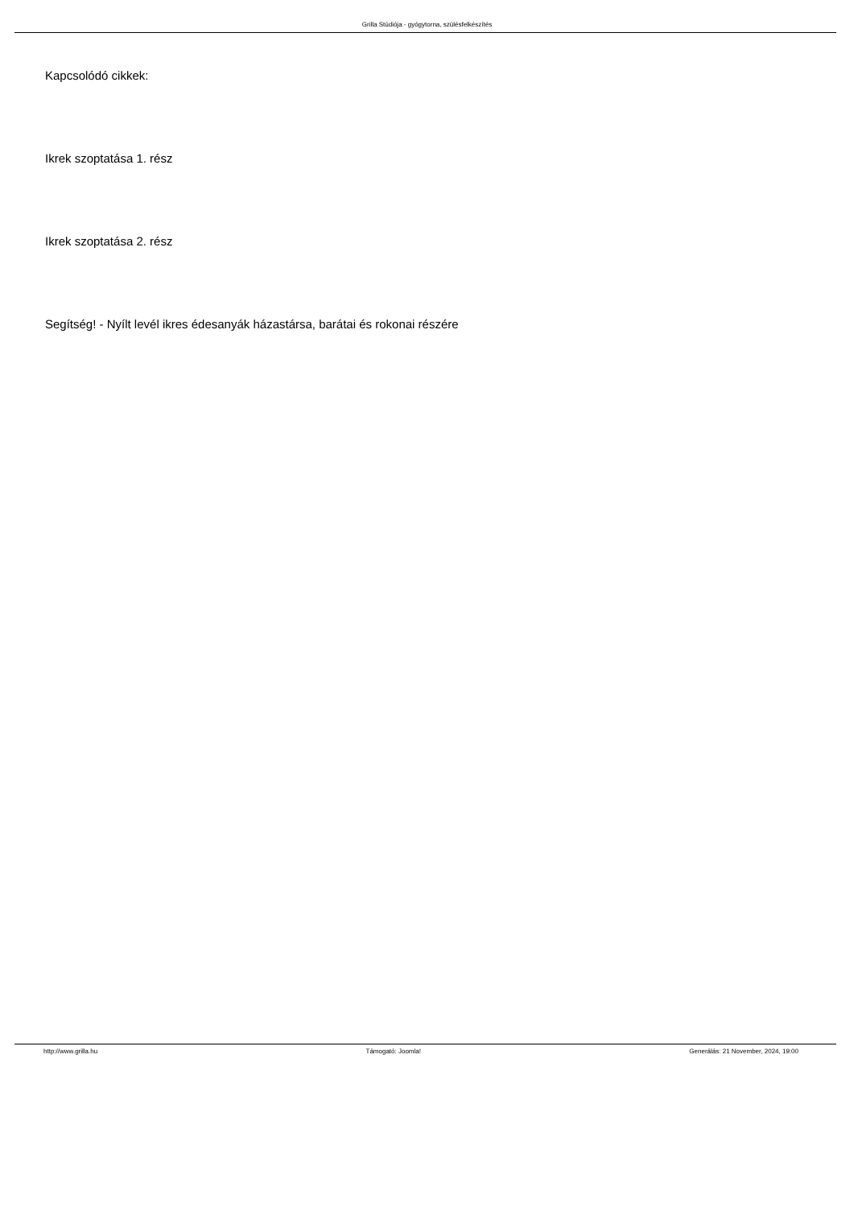Grilla Stúdiója - gyógytorna, szülésfelkészítés
Kapcsolódó cikkek:
Ikrek szoptatása 1. rész
Ikrek szoptatása 2. rész
Segítség! - Nyílt levél ikres édesanyák házastársa, barátai és rokonai részére
http://www.grilla.hu Támogató: Joomla! Generálás: 21 November, 2024, 19:00